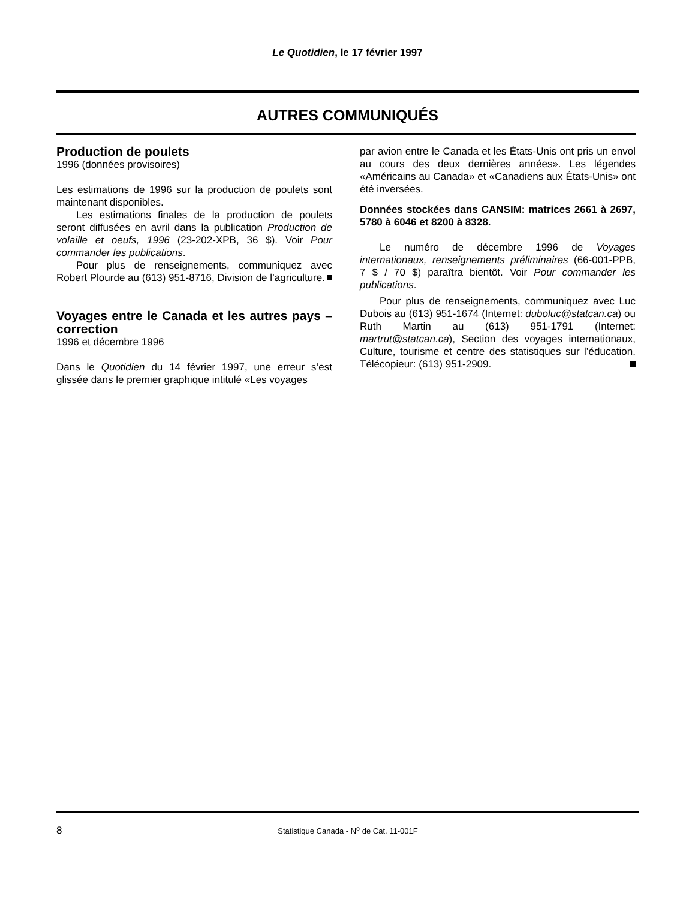Le Quotidien, le 17 février 1997
AUTRES COMMUNIQUÉS
Production de poulets
1996 (données provisoires)
Les estimations de 1996 sur la production de poulets sont maintenant disponibles.
Les estimations finales de la production de poulets seront diffusées en avril dans la publication Production de volaille et oeufs, 1996 (23-202-XPB, 36 $). Voir Pour commander les publications.
Pour plus de renseignements, communiquez avec Robert Plourde au (613) 951-8716, Division de l’agriculture.
Voyages entre le Canada et les autres pays – correction
1996 et décembre 1996
Dans le Quotidien du 14 février 1997, une erreur s’est glissée dans le premier graphique intitulé «Les voyages
par avion entre le Canada et les États-Unis ont pris un envol au cours des deux dernières années». Les légendes «Américains au Canada» et «Canadiens aux États-Unis» ont été inversées.
Données stockées dans CANSIM: matrices 2661 à 2697, 5780 à 6046 et 8200 à 8328.
Le numéro de décembre 1996 de Voyages internationaux, renseignements préliminaires (66-001-PPB, 7 $ / 70 $) paraîtra bientôt. Voir Pour commander les publications.
Pour plus de renseignements, communiquez avec Luc Dubois au (613) 951-1674 (Internet: duboluc@statcan.ca) ou Ruth Martin au (613) 951-1791 (Internet: martrut@statcan.ca), Section des voyages internationaux, Culture, tourisme et centre des statistiques sur l’éducation. Télécopieur: (613) 951-2909.
8
Statistique Canada - N<sup>o</sup> de Cat. 11-001F